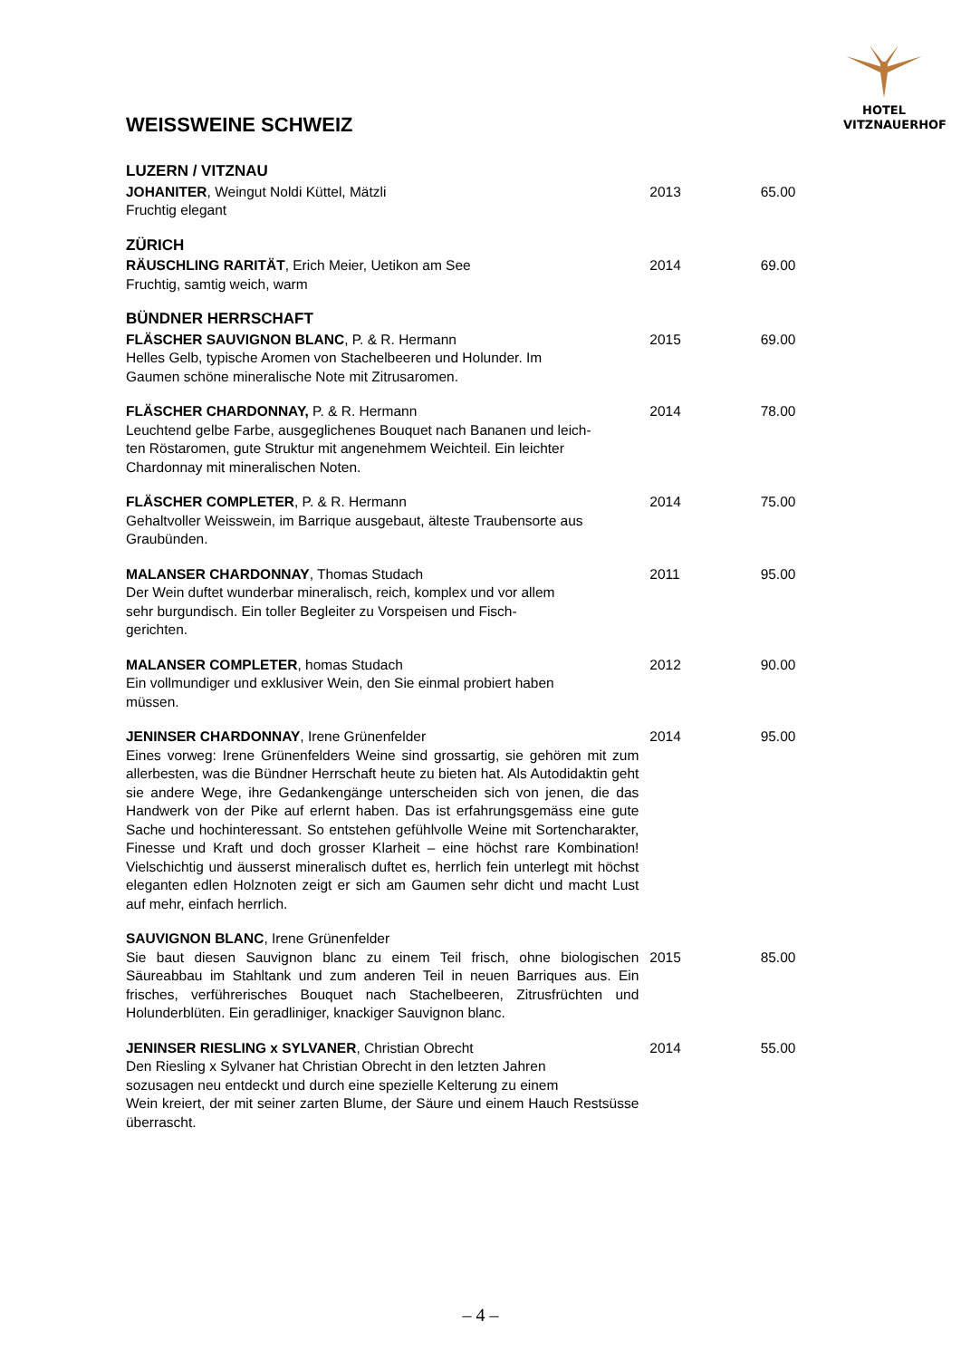HOTEL
VITZNAUERHOF
WEISSWEINE SCHWEIZ
| LUZERN / VITZNAU | | |
| JOHANITER , Weingut Noldi Küttel, Mätzli Fruchtig elegant | 2013 | 65.00 |
| ZÜRICH | | |
| RÄUSCHLING RARITÄT , Erich Meier, Uetikon am See Fruchtig, samtig weich, warm | 2014 | 69.00 |
| BÜNDNER HERRSCHAFT | | |
| FLÄSCHER SAUVIGNON BLANC , P. & R. Hermann Helles Gelb, typische Aromen von Stachelbeeren und Holunder. Im Gaumen schöne mineralische Note mit Zitrusaromen. | 2015 | 69.00 |
| FLÄSCHER CHARDONNAY, P. & R. Hermann Leuchtend gelbe Farbe, ausgeglichenes Bouquet nach Bananen und leich- ten Röstaromen, gute Struktur mit angenehmem Weichteil. Ein leichter Chardonnay mit mineralischen Noten. | 2014 | 78.00 |
| FLÄSCHER COMPLETER , P. & R. Hermann Gehaltvoller Weisswein, im Barrique ausgebaut, älteste Traubensorte aus Graubünden. | 2014 | 75.00 |
| MALANSER CHARDONNAY , Thomas Studach Der Wein duftet wunderbar mineralisch, reich, komplex und vor allem sehr burgundisch. Ein toller Begleiter zu Vorspeisen und Fisch- gerichten. | 2011 | 95.00 |
| MALANSER COMPLETER , homas Studach Ein vollmundiger und exklusiver Wein, den Sie einmal probiert haben müssen. | 2012 | 90.00 |
| JENINSER CHARDONNAY , Irene Grünenfelder Eines vorweg: Irene Grünenfelders Weine sind grossartig, sie gehören mit zum allerbesten, was die Bündner Herrschaft heute zu bieten hat. Als Autodidaktin geht sie andere Wege, ihre Gedankengänge unterscheiden sich von jenen, die das Handwerk von der Pike auf erlernt haben. Das ist erfahrungsgemäss eine gute Sache und hochinteressant. So entstehen gefühlvolle Weine mit Sortencharakter, Finesse und Kraft und doch grosser Klarheit – eine höchst rare Kombination! Vielschichtig und äusserst mineralisch duftet es, herrlich fein unterlegt mit höchst eleganten edlen Holznoten zeigt er sich am Gaumen sehr dicht und macht Lust auf mehr, einfach herrlich. | 2014 | 95.00 |
| SAUVIGNON BLANC , Irene Grünenfelder Sie baut diesen Sauvignon blanc zu einem Teil frisch, ohne biologischen Säureabbau im Stahltank und zum anderen Teil in neuen Barriques aus. Ein frisches, verführerisches Bouquet nach Stachelbeeren, Zitrusfrüchten und Holunderblüten. Ein geradliniger, knackiger Sauvignon blanc. | 2015 | 85.00 |
| JENINSER RIESLING x SYLVANER , Christian Obrecht Den Riesling x Sylvaner hat Christian Obrecht in den letzten Jahren sozusagen neu entdeckt und durch eine spezielle Kelterung zu einem Wein kreiert, der mit seiner zarten Blume, der Säure und einem Hauch Restsüsse überrascht. | 2014 | 55.00 |
– 4 –